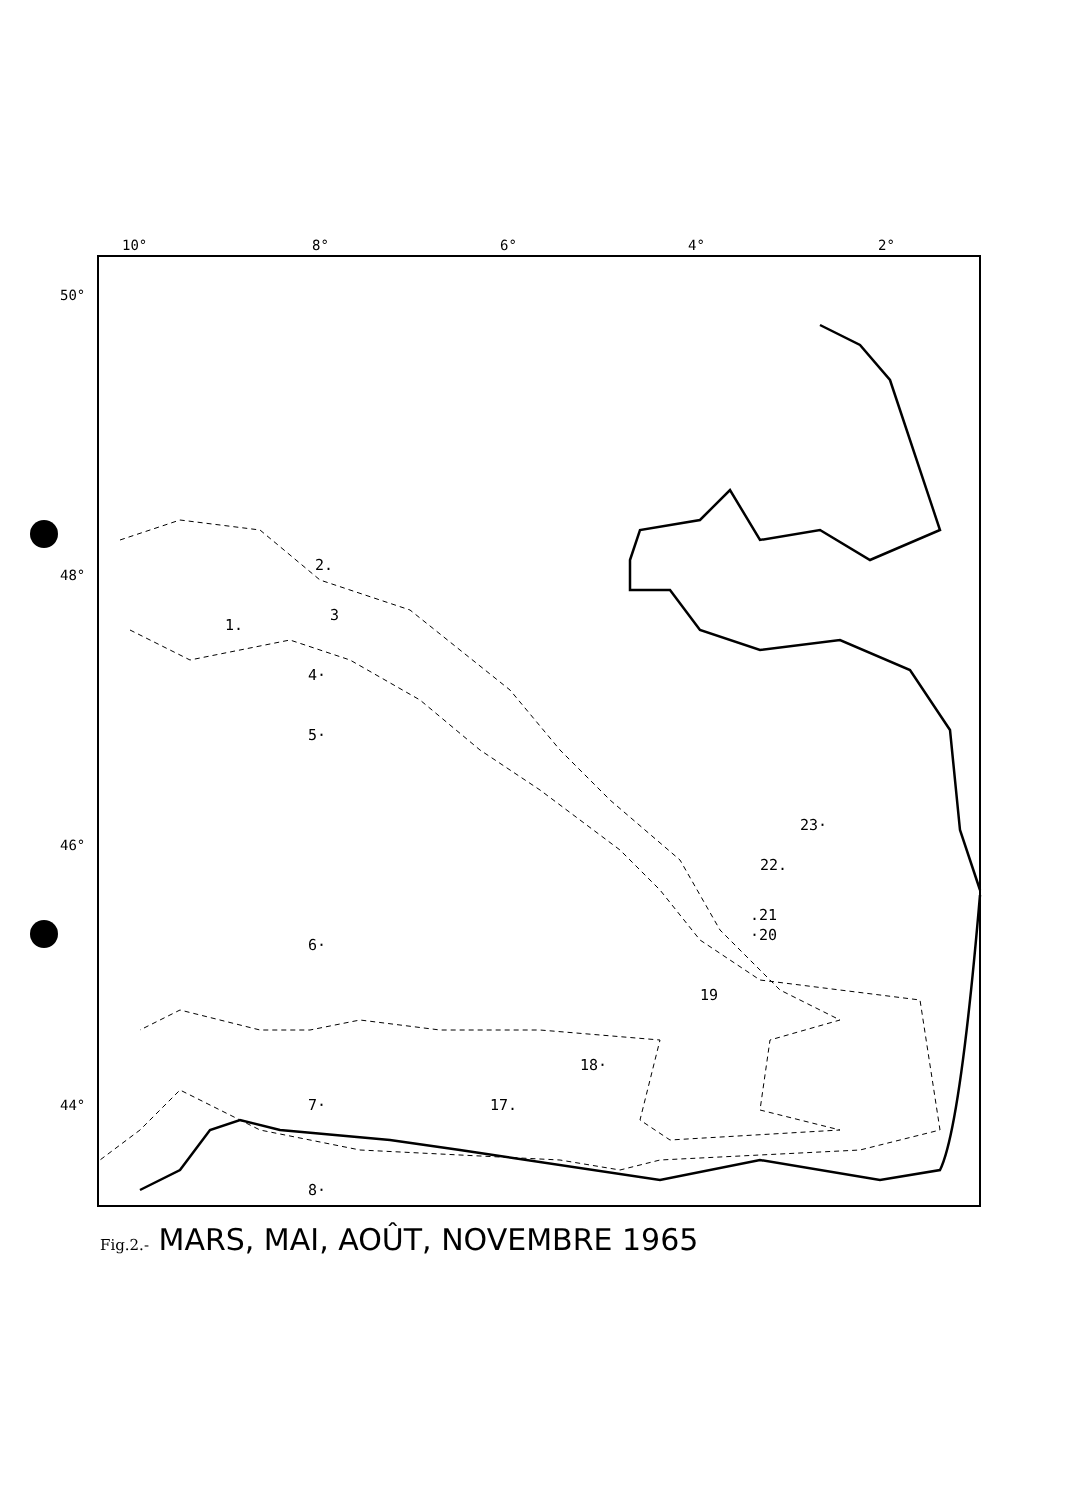10°
8°
6°
4°
2°
50°
48°
46°
44°
2.
3
1.
4·
5·
6·
7·
8·
23·
22.
.21
·20
19
18·
17.
Fig.2.- MARS, MAI, AOÛT, NOVEMBRE 1965